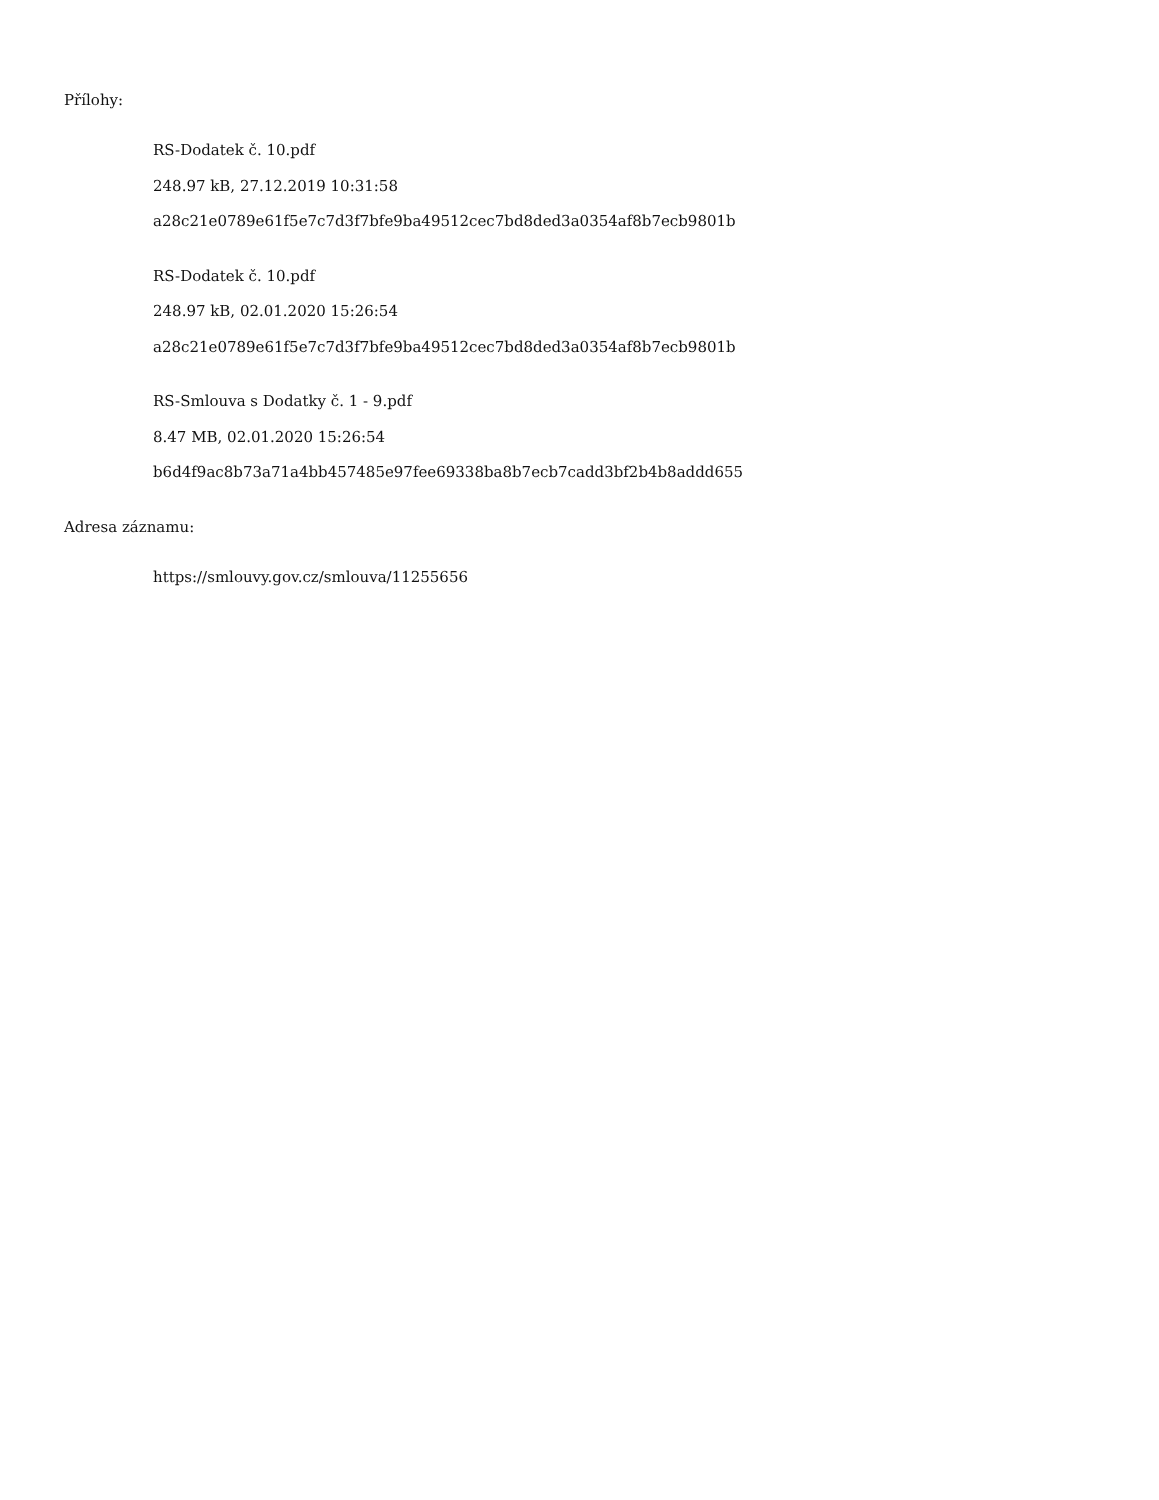Přílohy:
RS-Dodatek č. 10.pdf
248.97 kB, 27.12.2019 10:31:58
a28c21e0789e61f5e7c7d3f7bfe9ba49512cec7bd8ded3a0354af8b7ecb9801b
RS-Dodatek č. 10.pdf
248.97 kB, 02.01.2020 15:26:54
a28c21e0789e61f5e7c7d3f7bfe9ba49512cec7bd8ded3a0354af8b7ecb9801b
RS-Smlouva s Dodatky č. 1 - 9.pdf
8.47 MB, 02.01.2020 15:26:54
b6d4f9ac8b73a71a4bb457485e97fee69338ba8b7ecb7cadd3bf2b4b8addd655
Adresa záznamu:
https://smlouvy.gov.cz/smlouva/11255656